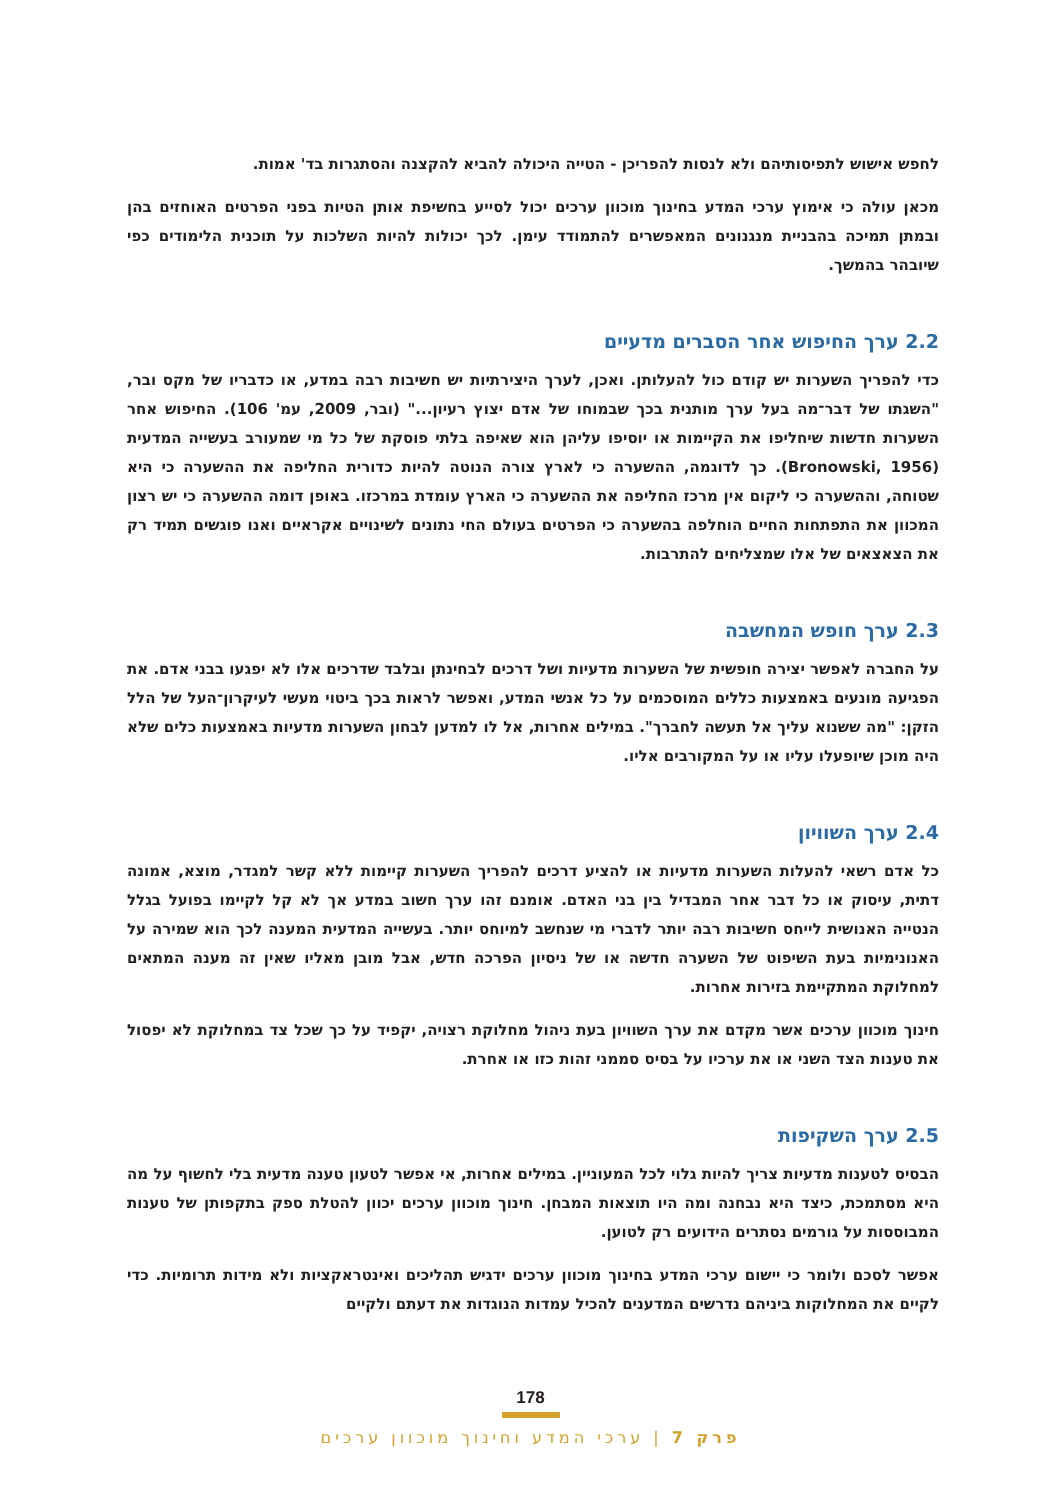לחפש אישוש לתפיסותיהם ולא לנסות להפריכן - הטייה היכולה להביא להקצנה והסתגרות בד' אמות.
מכאן עולה כי אימוץ ערכי המדע בחינוך מוכוון ערכים יכול לסייע בחשיפת אותן הטיות בפני הפרטים האוחזים בהן ובמתן תמיכה בהבניית מנגנונים המאפשרים להתמודד עימן. לכך יכולות להיות השלכות על תוכנית הלימודים כפי שיובהר בהמשך.
2.2 ערך החיפוש אחר הסברים מדעיים
כדי להפריך השערות יש קודם כול להעלותן. ואכן, לערך היצירתיות יש חשיבות רבה במדע, או כדבריו של מקס ובר, "השגתו של דבר־מה בעל ערך מותנית בכך שבמוחו של אדם יצוץ רעיון..." (ובר, 2009, עמ' 106). החיפוש אחר השערות חדשות שיחליפו את הקיימות או יוסיפו עליהן הוא שאיפה בלתי פוסקת של כל מי שמעורב בעשייה המדעית (Bronowski, 1956). כך לדוגמה, ההשערה כי לארץ צורה הנוטה להיות כדורית החליפה את ההשערה כי היא שטוחה, וההשערה כי ליקום אין מרכז החליפה את ההשערה כי הארץ עומדת במרכזו. באופן דומה ההשערה כי יש רצון המכוון את התפתחות החיים הוחלפה בהשערה כי הפרטים בעולם החי נתונים לשינויים אקראיים ואנו פוגשים תמיד רק את הצאצאים של אלו שמצליחים להתרבות.
2.3 ערך חופש המחשבה
על החברה לאפשר יצירה חופשית של השערות מדעיות ושל דרכים לבחינתן ובלבד שדרכים אלו לא יפגעו בבני אדם. את הפגיעה מונעים באמצעות כללים המוסכמים על כל אנשי המדע, ואפשר לראות בכך ביטוי מעשי לעיקרון־העל של הלל הזקן: "מה ששנוא עליך אל תעשה לחברך". במילים אחרות, אל לו למדען לבחון השערות מדעיות באמצעות כלים שלא היה מוכן שיופעלו עליו או על המקורבים אליו.
2.4 ערך השוויון
כל אדם רשאי להעלות השערות מדעיות או להציע דרכים להפריך השערות קיימות ללא קשר למגדר, מוצא, אמונה דתית, עיסוק או כל דבר אחר המבדיל בין בני האדם. אומנם זהו ערך חשוב במדע אך לא קל לקיימו בפועל בגלל הנטייה האנושית לייחס חשיבות רבה יותר לדברי מי שנחשב למיוחס יותר. בעשייה המדעית המענה לכך הוא שמירה על האנונימיות בעת השיפוט של השערה חדשה או של ניסיון הפרכה חדש, אבל מובן מאליו שאין זה מענה המתאים למחלוקת המתקיימת בזירות אחרות.
חינוך מוכוון ערכים אשר מקדם את ערך השוויון בעת ניהול מחלוקת רצויה, יקפיד על כך שכל צד במחלוקת לא יפסול את טענות הצד השני או את ערכיו על בסיס סממני זהות כזו או אחרת.
2.5 ערך השקיפות
הבסיס לטענות מדעיות צריך להיות גלוי לכל המעוניין. במילים אחרות, אי אפשר לטעון טענה מדעית בלי לחשוף על מה היא מסתמכת, כיצד היא נבחנה ומה היו תוצאות המבחן. חינוך מוכוון ערכים יכוון להטלת ספק בתקפותן של טענות המבוססות על גורמים נסתרים הידועים רק לטוען.
אפשר לסכם ולומר כי יישום ערכי המדע בחינוך מוכוון ערכים ידגיש תהליכים ואינטראקציות ולא מידות תרומיות. כדי לקיים את המחלוקות ביניהם נדרשים המדענים להכיל עמדות הנוגדות את דעתם ולקיים
178
פרק 7 | ערכי המדע וחינוך מוכוון ערכים